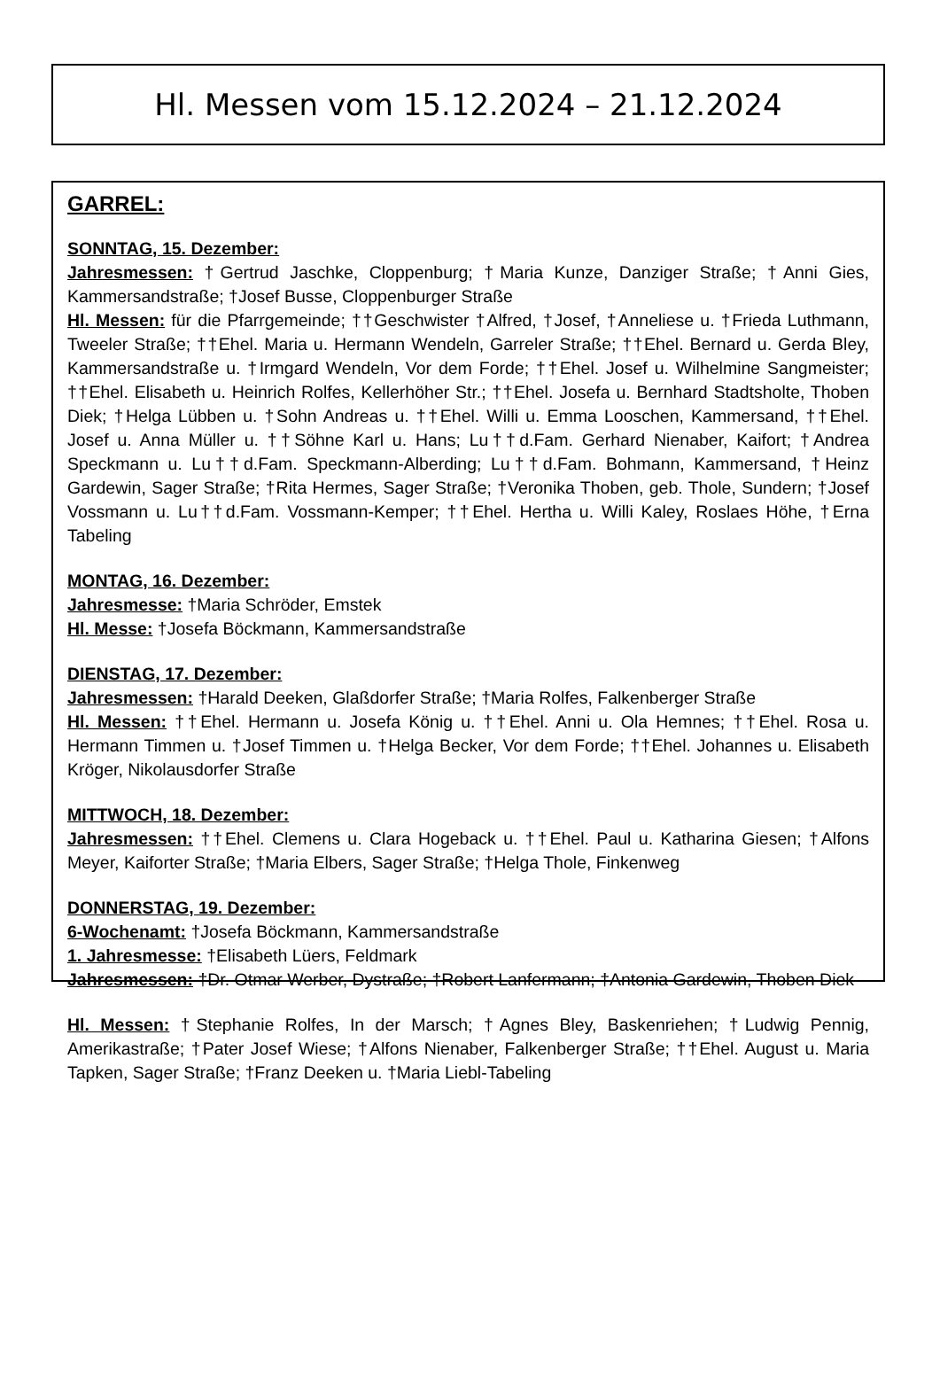Hl. Messen vom 15.12.2024 – 21.12.2024
GARREL:
SONNTAG, 15. Dezember:
Jahresmessen: †Gertrud Jaschke, Cloppenburg; †Maria Kunze, Danziger Straße; †Anni Gies, Kammersandstraße; †Josef Busse, Cloppenburger Straße
Hl. Messen: für die Pfarrgemeinde; ††Geschwister †Alfred, †Josef, †Anneliese u. †Frieda Luthmann, Tweeler Straße; ††Ehel. Maria u. Hermann Wendeln, Garreler Straße; ††Ehel. Bernard u. Gerda Bley, Kammersandstraße u. †Irmgard Wendeln, Vor dem Forde; ††Ehel. Josef u. Wilhelmine Sangmeister; ††Ehel. Elisabeth u. Heinrich Rolfes, Kellerhöher Str.; ††Ehel. Josefa u. Bernhard Stadtsholte, Thoben Diek; †Helga Lübben u. †Sohn Andreas u. ††Ehel. Willi u. Emma Looschen, Kammersand, ††Ehel. Josef u. Anna Müller u. ††Söhne Karl u. Hans; Lu††d.Fam. Gerhard Nienaber, Kaifort; †Andrea Speckmann u. Lu††d.Fam. Speckmann-Alberding; Lu††d.Fam. Bohmann, Kammersand, †Heinz Gardewin, Sager Straße; †Rita Hermes, Sager Straße; †Veronika Thoben, geb. Thole, Sundern; †Josef Vossmann u. Lu††d.Fam. Vossmann-Kemper; ††Ehel. Hertha u. Willi Kaley, Roslaes Höhe, †Erna Tabeling
MONTAG, 16. Dezember:
Jahresmesse: †Maria Schröder, Emstek
Hl. Messe: †Josefa Böckmann, Kammersandstraße
DIENSTAG, 17. Dezember:
Jahresmessen: †Harald Deeken, Glaßdorfer Straße; †Maria Rolfes, Falkenberger Straße
Hl. Messen: ††Ehel. Hermann u. Josefa König u. ††Ehel. Anni u. Ola Hemnes; ††Ehel. Rosa u. Hermann Timmen u. †Josef Timmen u. †Helga Becker, Vor dem Forde; ††Ehel. Johannes u. Elisabeth Kröger, Nikolausdorfer Straße
MITTWOCH, 18. Dezember:
Jahresmessen: ††Ehel. Clemens u. Clara Hogeback u. ††Ehel. Paul u. Katharina Giesen; †Alfons Meyer, Kaiforter Straße; †Maria Elbers, Sager Straße; †Helga Thole, Finkenweg
DONNERSTAG, 19. Dezember:
6-Wochenamt: †Josefa Böckmann, Kammersandstraße
1. Jahresmesse: †Elisabeth Lüers, Feldmark
Jahresmessen: †Dr. Otmar Werber, Dystraße; †Robert Lanfermann; †Antonia Gardewin, Thoben Diek
Hl. Messen: †Stephanie Rolfes, In der Marsch; †Agnes Bley, Baskenriehen; †Ludwig Pennig, Amerikastraße; †Pater Josef Wiese; †Alfons Nienaber, Falkenberger Straße; ††Ehel. August u. Maria Tapken, Sager Straße; †Franz Deeken u. †Maria Liebl-Tabeling